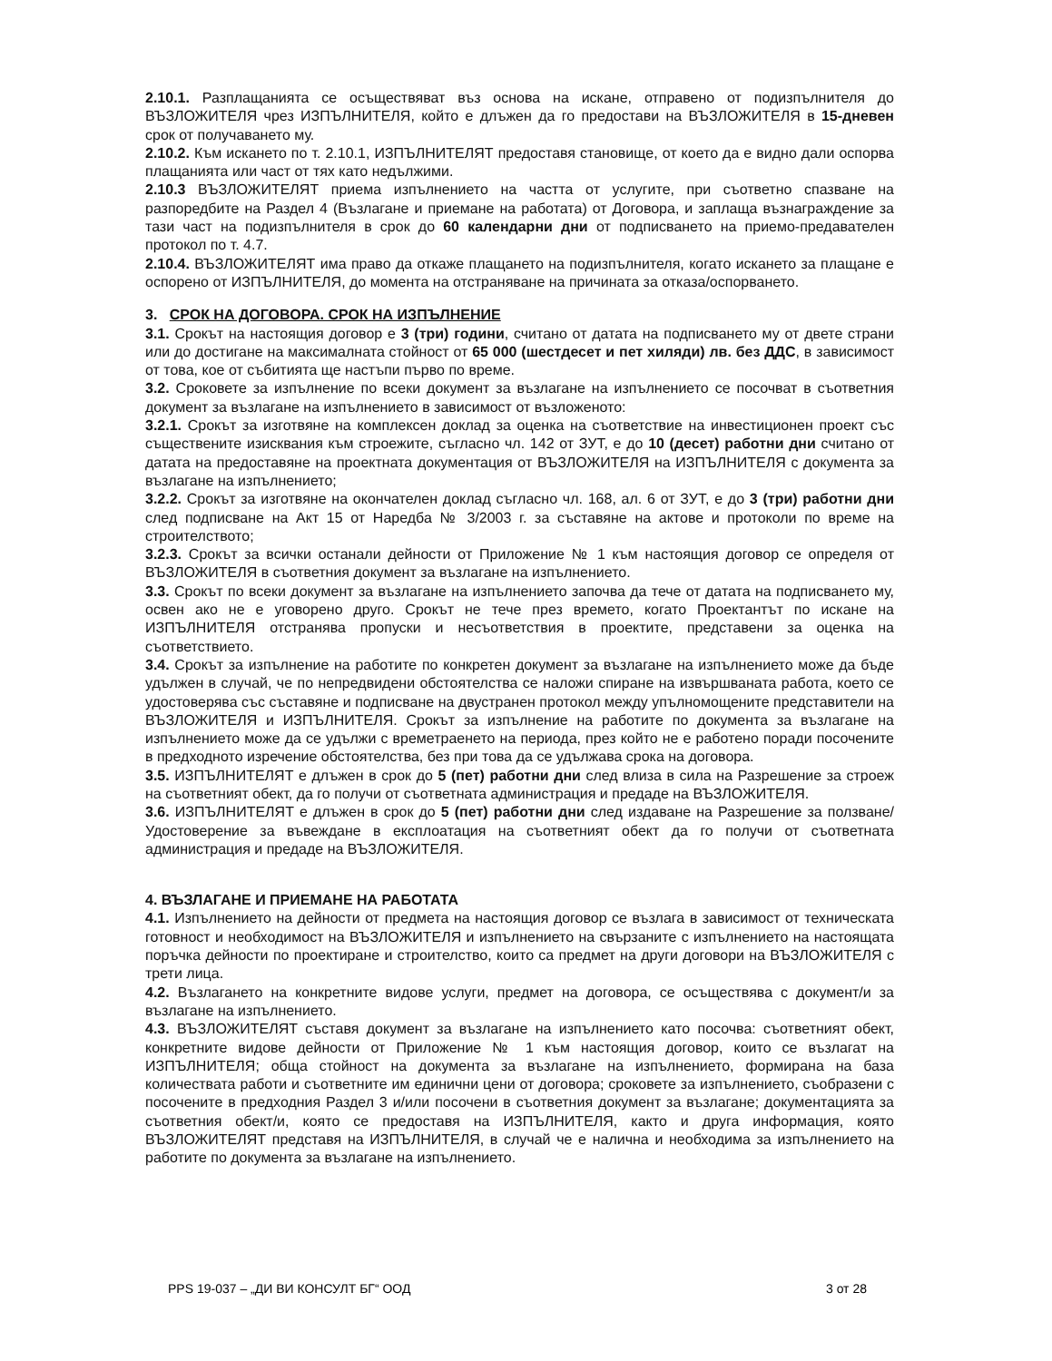2.10.1. Разплащанията се осъществяват въз основа на искане, отправено от подизпълнителя до ВЪЗЛОЖИТЕЛЯ чрез ИЗПЪЛНИТЕЛЯ, който е длъжен да го предостави на ВЪЗЛОЖИТЕЛЯ в 15-дневен срок от получаването му.
2.10.2. Към искането по т. 2.10.1, ИЗПЪЛНИТЕЛЯТ предоставя становище, от което да е видно дали оспорва плащанията или част от тях като недължими.
2.10.3 ВЪЗЛОЖИТЕЛЯТ приема изпълнението на частта от услугите, при съответно спазване на разпоредбите на Раздел 4 (Възлагане и приемане на работата) от Договора, и заплаща възнаграждение за тази част на подизпълнителя в срок до 60 календарни дни от подписването на приемо-предавателен протокол по т. 4.7.
2.10.4. ВЪЗЛОЖИТЕЛЯТ има право да откаже плащането на подизпълнителя, когато искането за плащане е оспорено от ИЗПЪЛНИТЕЛЯ, до момента на отстраняване на причината за отказа/оспорването.
3. СРОК НА ДОГОВОРА. СРОК НА ИЗПЪЛНЕНИЕ
3.1. Срокът на настоящия договор е 3 (три) години, считано от датата на подписването му от двете страни или до достигане на максималната стойност от 65 000 (шестдесет и пет хиляди) лв. без ДДС, в зависимост от това, кое от събитията ще настъпи първо по време.
3.2. Сроковете за изпълнение по всеки документ за възлагане на изпълнението се посочват в съответния документ за възлагане на изпълнението в зависимост от възложеното:
3.2.1. Срокът за изготвяне на комплексен доклад за оценка на съответствие на инвестиционен проект със съществените изисквания към строежите, съгласно чл. 142 от ЗУТ, е до 10 (десет) работни дни считано от датата на предоставяне на проектната документация от ВЪЗЛОЖИТЕЛЯ на ИЗПЪЛНИТЕЛЯ с документа за възлагане на изпълнението;
3.2.2. Срокът за изготвяне на окончателен доклад съгласно чл. 168, ал. 6 от ЗУТ, е до 3 (три) работни дни след подписване на Акт 15 от Наредба № 3/2003 г. за съставяне на актове и протоколи по време на строителството;
3.2.3. Срокът за всички останали дейности от Приложение № 1 към настоящия договор се определя от ВЪЗЛОЖИТЕЛЯ в съответния документ за възлагане на изпълнението.
3.3. Срокът по всеки документ за възлагане на изпълнението започва да тече от датата на подписването му, освен ако не е уговорено друго. Срокът не тече през времето, когато Проектантът по искане на ИЗПЪЛНИТЕЛЯ отстранява пропуски и несъответствия в проектите, представени за оценка на съответствието.
3.4. Срокът за изпълнение на работите по конкретен документ за възлагане на изпълнението може да бъде удължен в случай, че по непредвидени обстоятелства се наложи спиране на извършваната работа, което се удостоверява със съставяне и подписване на двустранен протокол между упълномощените представители на ВЪЗЛОЖИТЕЛЯ и ИЗПЪЛНИТЕЛЯ. Срокът за изпълнение на работите по документа за възлагане на изпълнението може да се удължи с времетраенето на периода, през който не е работено поради посочените в предходното изречение обстоятелства, без при това да се удължава срока на договора.
3.5. ИЗПЪЛНИТЕЛЯТ е длъжен в срок до 5 (пет) работни дни след влиза в сила на Разрешение за строеж на съответният обект, да го получи от съответната администрация и предаде на ВЪЗЛОЖИТЕЛЯ.
3.6. ИЗПЪЛНИТЕЛЯТ е длъжен в срок до 5 (пет) работни дни след издаване на Разрешение за ползване/Удостоверение за въвеждане в експлоатация на съответният обект да го получи от съответната администрация и предаде на ВЪЗЛОЖИТЕЛЯ.
4. ВЪЗЛАГАНЕ И ПРИЕМАНЕ НА РАБОТАТА
4.1. Изпълнението на дейности от предмета на настоящия договор се възлага в зависимост от техническата готовност и необходимост на ВЪЗЛОЖИТЕЛЯ и изпълнението на свързаните с изпълнението на настоящата поръчка дейности по проектиране и строителство, които са предмет на други договори на ВЪЗЛОЖИТЕЛЯ с трети лица.
4.2. Възлагането на конкретните видове услуги, предмет на договора, се осъществява с документ/и за възлагане на изпълнението.
4.3. ВЪЗЛОЖИТЕЛЯТ съставя документ за възлагане на изпълнението като посочва: съответният обект, конкретните видове дейности от Приложение № 1 към настоящия договор, които се възлагат на ИЗПЪЛНИТЕЛЯ; обща стойност на документа за възлагане на изпълнението, формирана на база количествата работи и съответните им единични цени от договора; сроковете за изпълнението, съобразени с посочените в предходния Раздел 3 и/или посочени в съответния документ за възлагане; документацията за съответния обект/и, която се предоставя на ИЗПЪЛНИТЕЛЯ, както и друга информация, която ВЪЗЛОЖИТЕЛЯТ представя на ИЗПЪЛНИТЕЛЯ, в случай че е налична и необходима за изпълнението на работите по документа за възлагане на изпълнението.
PPS 19-037 – „ДИ ВИ КОНСУЛТ БГ“ ООД 3 от 28